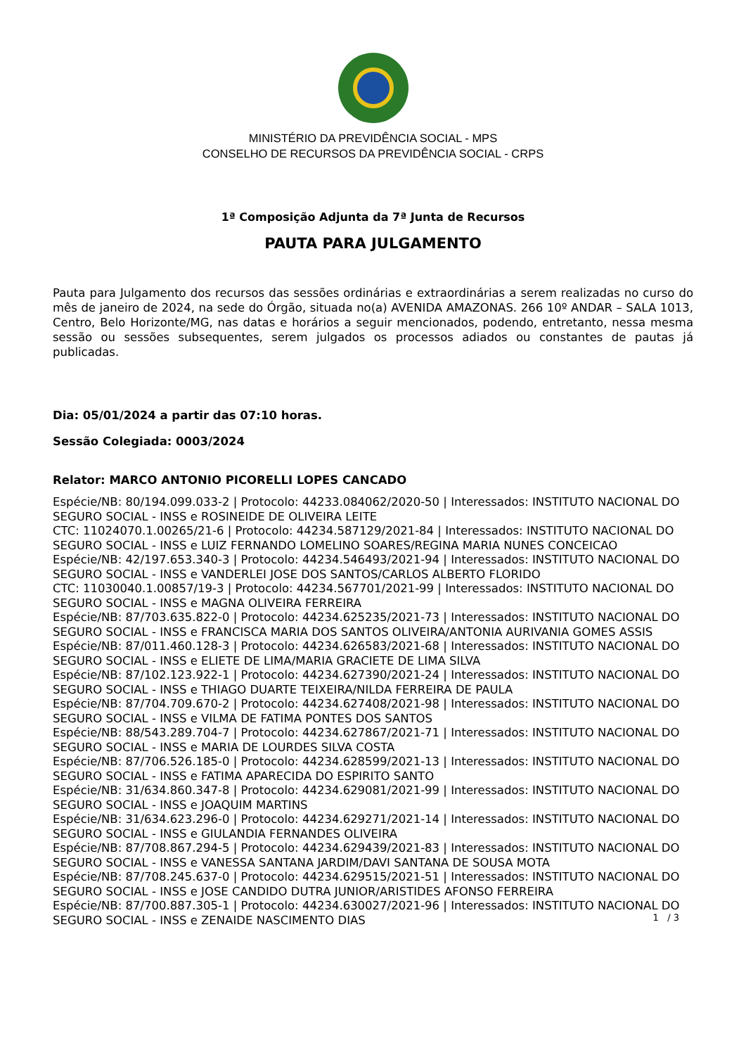MINISTÉRIO DA PREVIDÊNCIA SOCIAL - MPS
CONSELHO DE RECURSOS DA PREVIDÊNCIA SOCIAL - CRPS
1ª Composição Adjunta da 7ª Junta de Recursos
PAUTA PARA JULGAMENTO
Pauta para Julgamento dos recursos das sessões ordinárias e extraordinárias a serem realizadas no curso do mês de janeiro de 2024, na sede do Órgão, situada no(a) AVENIDA AMAZONAS. 266 10º ANDAR – SALA 1013, Centro, Belo Horizonte/MG, nas datas e horários a seguir mencionados, podendo, entretanto, nessa mesma sessão ou sessões subsequentes, serem julgados os processos adiados ou constantes de pautas já publicadas.
Dia: 05/01/2024 a partir das 07:10 horas.
Sessão Colegiada: 0003/2024
Relator: MARCO ANTONIO PICORELLI LOPES CANCADO
Espécie/NB: 80/194.099.033-2 | Protocolo: 44233.084062/2020-50 | Interessados: INSTITUTO NACIONAL DO SEGURO SOCIAL - INSS e ROSINEIDE DE OLIVEIRA LEITE
CTC: 11024070.1.00265/21-6 | Protocolo: 44234.587129/2021-84 | Interessados: INSTITUTO NACIONAL DO SEGURO SOCIAL - INSS e LUIZ FERNANDO LOMELINO SOARES/REGINA MARIA NUNES CONCEICAO
Espécie/NB: 42/197.653.340-3 | Protocolo: 44234.546493/2021-94 | Interessados: INSTITUTO NACIONAL DO SEGURO SOCIAL - INSS e VANDERLEI JOSE DOS SANTOS/CARLOS ALBERTO FLORIDO
CTC: 11030040.1.00857/19-3 | Protocolo: 44234.567701/2021-99 | Interessados: INSTITUTO NACIONAL DO SEGURO SOCIAL - INSS e MAGNA OLIVEIRA FERREIRA
Espécie/NB: 87/703.635.822-0 | Protocolo: 44234.625235/2021-73 | Interessados: INSTITUTO NACIONAL DO SEGURO SOCIAL - INSS e FRANCISCA MARIA DOS SANTOS OLIVEIRA/ANTONIA AURIVANIA GOMES ASSIS
Espécie/NB: 87/011.460.128-3 | Protocolo: 44234.626583/2021-68 | Interessados: INSTITUTO NACIONAL DO SEGURO SOCIAL - INSS e ELIETE DE LIMA/MARIA GRACIETE DE LIMA SILVA
Espécie/NB: 87/102.123.922-1 | Protocolo: 44234.627390/2021-24 | Interessados: INSTITUTO NACIONAL DO SEGURO SOCIAL - INSS e THIAGO DUARTE TEIXEIRA/NILDA FERREIRA DE PAULA
Espécie/NB: 87/704.709.670-2 | Protocolo: 44234.627408/2021-98 | Interessados: INSTITUTO NACIONAL DO SEGURO SOCIAL - INSS e VILMA DE FATIMA PONTES DOS SANTOS
Espécie/NB: 88/543.289.704-7 | Protocolo: 44234.627867/2021-71 | Interessados: INSTITUTO NACIONAL DO SEGURO SOCIAL - INSS e MARIA DE LOURDES SILVA COSTA
Espécie/NB: 87/706.526.185-0 | Protocolo: 44234.628599/2021-13 | Interessados: INSTITUTO NACIONAL DO SEGURO SOCIAL - INSS e FATIMA APARECIDA DO ESPIRITO SANTO
Espécie/NB: 31/634.860.347-8 | Protocolo: 44234.629081/2021-99 | Interessados: INSTITUTO NACIONAL DO SEGURO SOCIAL - INSS e JOAQUIM MARTINS
Espécie/NB: 31/634.623.296-0 | Protocolo: 44234.629271/2021-14 | Interessados: INSTITUTO NACIONAL DO SEGURO SOCIAL - INSS e GIULANDIA FERNANDES OLIVEIRA
Espécie/NB: 87/708.867.294-5 | Protocolo: 44234.629439/2021-83 | Interessados: INSTITUTO NACIONAL DO SEGURO SOCIAL - INSS e VANESSA SANTANA JARDIM/DAVI SANTANA DE SOUSA MOTA
Espécie/NB: 87/708.245.637-0 | Protocolo: 44234.629515/2021-51 | Interessados: INSTITUTO NACIONAL DO SEGURO SOCIAL - INSS e JOSE CANDIDO DUTRA JUNIOR/ARISTIDES AFONSO FERREIRA
Espécie/NB: 87/700.887.305-1 | Protocolo: 44234.630027/2021-96 | Interessados: INSTITUTO NACIONAL DO SEGURO SOCIAL - INSS e ZENAIDE NASCIMENTO DIAS
1 / 3